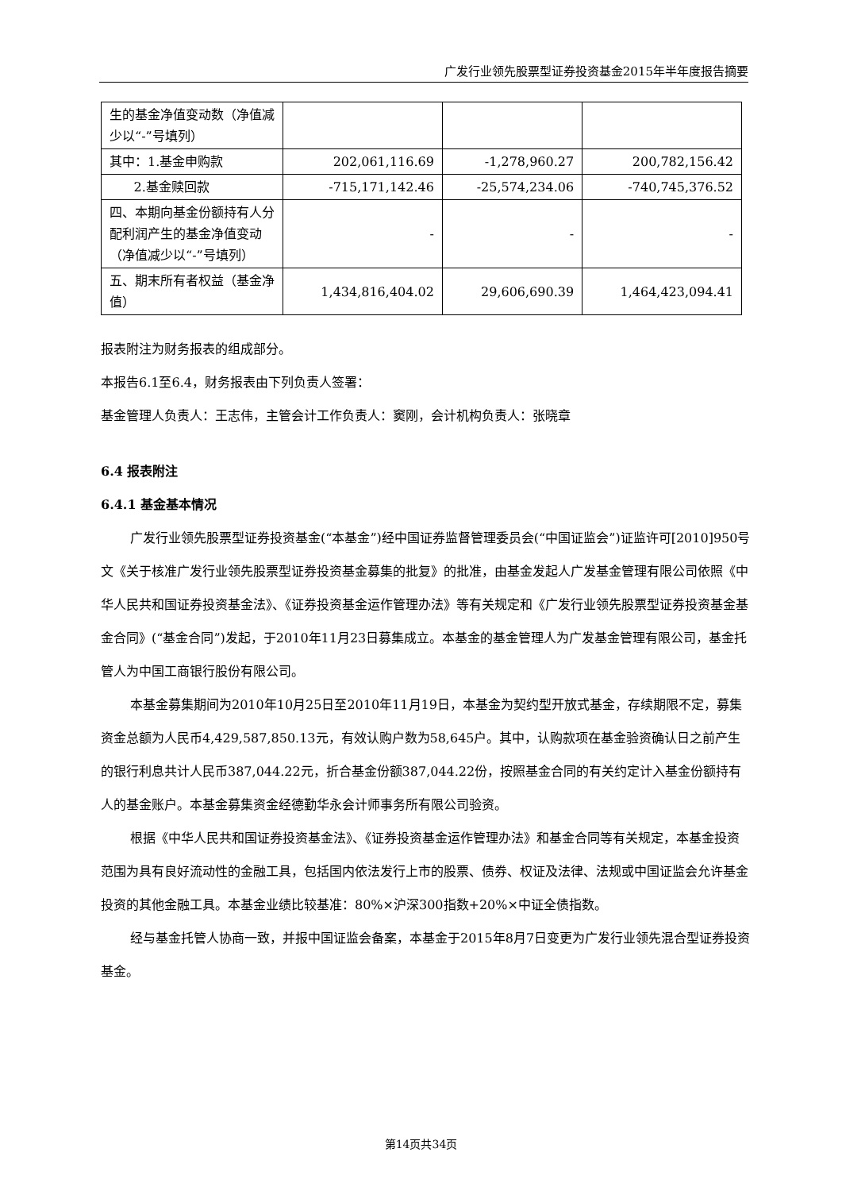广发行业领先股票型证券投资基金2015年半年度报告摘要
| 生的基金净值变动数（净值减少以“-”号填列） | | | |
| 其中：1.基金申购款 | 202,061,116.69 | -1,278,960.27 | 200,782,156.42 |
| 2.基金赎回款 | -715,171,142.46 | -25,574,234.06 | -740,745,376.52 |
| 四、本期向基金份额持有人分配利润产生的基金净值变动（净值减少以“-”号填列） | - | - | - |
| 五、期末所有者权益（基金净值） | 1,434,816,404.02 | 29,606,690.39 | 1,464,423,094.41 |
报表附注为财务报表的组成部分。
本报告6.1至6.4，财务报表由下列负责人签署：
基金管理人负责人：王志伟，主管会计工作负责人：窦刚，会计机构负责人：张晓章
6.4 报表附注
6.4.1 基金基本情况
广发行业领先股票型证券投资基金(“本基金”)经中国证券监督管理委员会(“中国证监会”)证监许可[2010]950号文《关于核准广发行业领先股票型证券投资基金募集的批复》的批准，由基金发起人广发基金管理有限公司依照《中华人民共和国证券投资基金法》、《证券投资基金运作管理办法》等有关规定和《广发行业领先股票型证券投资基金基金合同》(“基金合同”)发起，于2010年11月23日募集成立。本基金的基金管理人为广发基金管理有限公司，基金托管人为中国工商银行股份有限公司。
本基金募集期间为2010年10月25日至2010年11月19日，本基金为契约型开放式基金，存续期限不定，募集资金总额为人民币4,429,587,850.13元，有效认购户数为58,645户。其中，认购款项在基金验资确认日之前产生的银行利息共计人民币387,044.22元，折合基金份额387,044.22份，按照基金合同的有关约定计入基金份额持有人的基金账户。本基金募集资金经德勤华永会计师事务所有限公司验资。
根据《中华人民共和国证券投资基金法》、《证券投资基金运作管理办法》和基金合同等有关规定，本基金投资范围为具有良好流动性的金融工具，包括国内依法发行上市的股票、债券、权证及法律、法规或中国证监会允许基金投资的其他金融工具。本基金业绩比较基准：80%×沪深300指数+20%×中证全债指数。
经与基金托管人协商一致，并报中国证监会备案，本基金于2015年8月7日变更为广发行业领先混合型证券投资基金。
第14页共34页